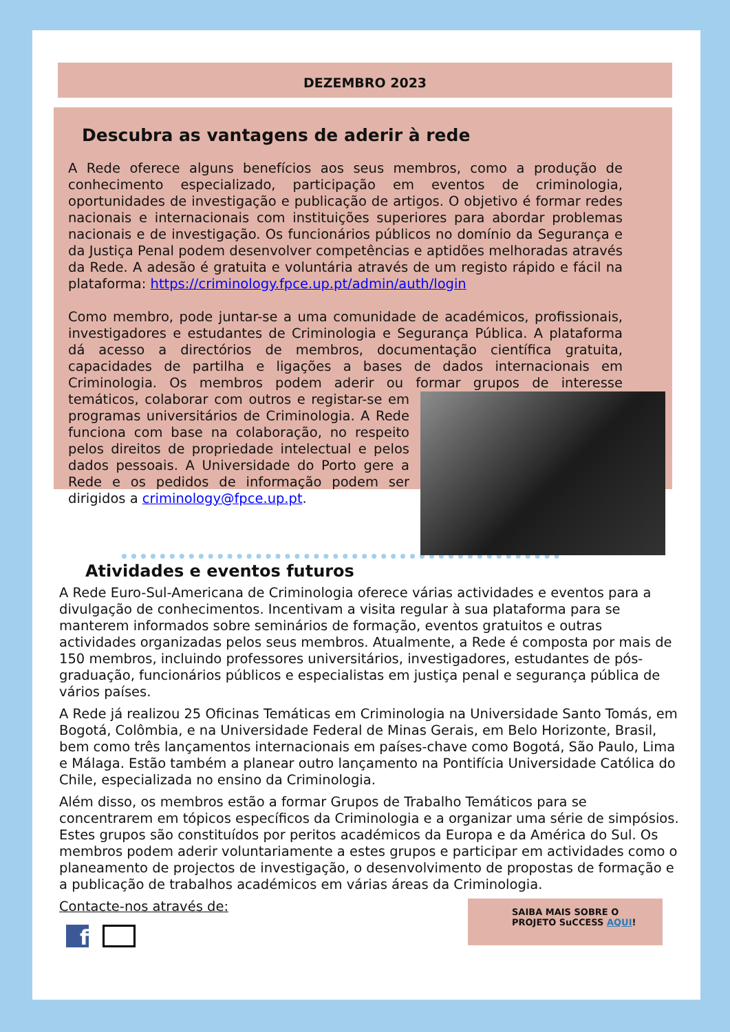DEZEMBRO 2023
Descubra as vantagens de aderir à rede
A Rede oferece alguns benefícios aos seus membros, como a produção de conhecimento especializado, participação em eventos de criminologia, oportunidades de investigação e publicação de artigos. O objetivo é formar redes nacionais e internacionais com instituições superiores para abordar problemas nacionais e de investigação. Os funcionários públicos no domínio da Segurança e da Justiça Penal podem desenvolver competências e aptidões melhoradas através da Rede. A adesão é gratuita e voluntária através de um registo rápido e fácil na plataforma: https://criminology.fpce.up.pt/admin/auth/login
Como membro, pode juntar-se a uma comunidade de académicos, profissionais, investigadores e estudantes de Criminologia e Segurança Pública. A plataforma dá acesso a directórios de membros, documentação científica gratuita, capacidades de partilha e ligações a bases de dados internacionais em Criminologia. Os membros podem aderir ou formar grupos de interesse temáticos, colaborar com outros e registar-se em programas universitários de Criminologia. A Rede funciona com base na colaboração, no respeito pelos direitos de propriedade intelectual e pelos dados pessoais. A Universidade do Porto gere a Rede e os pedidos de informação podem ser dirigidos a criminology@fpce.up.pt.
Atividades e eventos futuros
A Rede Euro-Sul-Americana de Criminologia oferece várias actividades e eventos para a divulgação de conhecimentos. Incentivam a visita regular à sua plataforma para se manterem informados sobre seminários de formação, eventos gratuitos e outras actividades organizadas pelos seus membros. Atualmente, a Rede é composta por mais de 150 membros, incluindo professores universitários, investigadores, estudantes de pós-graduação, funcionários públicos e especialistas em justiça penal e segurança pública de vários países.
A Rede já realizou 25 Oficinas Temáticas em Criminologia na Universidade Santo Tomás, em Bogotá, Colômbia, e na Universidade Federal de Minas Gerais, em Belo Horizonte, Brasil, bem como três lançamentos internacionais em países-chave como Bogotá, São Paulo, Lima e Málaga. Estão também a planear outro lançamento na Pontifícia Universidade Católica do Chile, especializada no ensino da Criminologia.
Além disso, os membros estão a formar Grupos de Trabalho Temáticos para se concentrarem em tópicos específicos da Criminologia e a organizar uma série de simpósios. Estes grupos são constituídos por peritos académicos da Europa e da América do Sul. Os membros podem aderir voluntariamente a estes grupos e participar em actividades como o planeamento de projectos de investigação, o desenvolvimento de propostas de formação e a publicação de trabalhos académicos em várias áreas da Criminologia.
Contacte-nos através de:
f
SAIBA MAIS SOBRE O PROJETO SuCCESS AQUI!